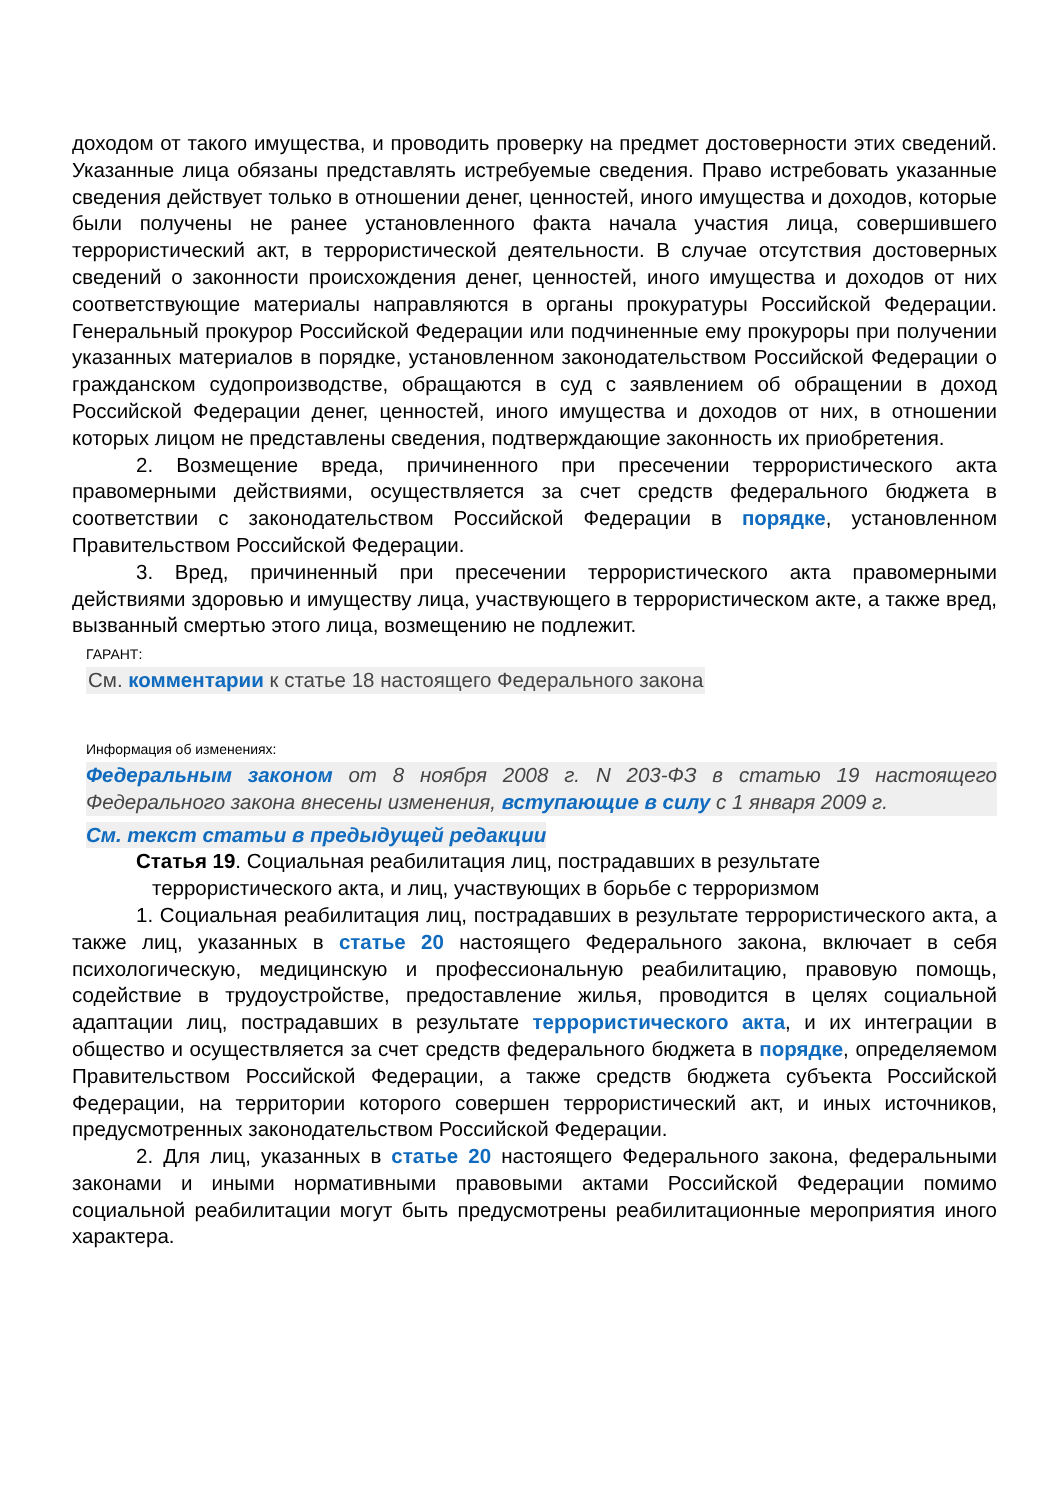доходом от такого имущества, и проводить проверку на предмет достоверности этих сведений. Указанные лица обязаны представлять истребуемые сведения. Право истребовать указанные сведения действует только в отношении денег, ценностей, иного имущества и доходов, которые были получены не ранее установленного факта начала участия лица, совершившего террористический акт, в террористической деятельности. В случае отсутствия достоверных сведений о законности происхождения денег, ценностей, иного имущества и доходов от них соответствующие материалы направляются в органы прокуратуры Российской Федерации. Генеральный прокурор Российской Федерации или подчиненные ему прокуроры при получении указанных материалов в порядке, установленном законодательством Российской Федерации о гражданском судопроизводстве, обращаются в суд с заявлением об обращении в доход Российской Федерации денег, ценностей, иного имущества и доходов от них, в отношении которых лицом не представлены сведения, подтверждающие законность их приобретения.
2. Возмещение вреда, причиненного при пресечении террористического акта правомерными действиями, осуществляется за счет средств федерального бюджета в соответствии с законодательством Российской Федерации в порядке, установленном Правительством Российской Федерации.
3. Вред, причиненный при пресечении террористического акта правомерными действиями здоровью и имуществу лица, участвующего в террористическом акте, а также вред, вызванный смертью этого лица, возмещению не подлежит.
ГАРАНТ:
См. комментарии к статье 18 настоящего Федерального закона
Информация об изменениях:
Федеральным законом от 8 ноября 2008 г. N 203-ФЗ в статью 19 настоящего Федерального закона внесены изменения, вступающие в силу с 1 января 2009 г.
См. текст статьи в предыдущей редакции
Статья 19. Социальная реабилитация лиц, пострадавших в результате
террористического акта, и лиц, участвующих в борьбе с терроризмом
1. Социальная реабилитация лиц, пострадавших в результате террористического акта, а также лиц, указанных в статье 20 настоящего Федерального закона, включает в себя психологическую, медицинскую и профессиональную реабилитацию, правовую помощь, содействие в трудоустройстве, предоставление жилья, проводится в целях социальной адаптации лиц, пострадавших в результате террористического акта, и их интеграции в общество и осуществляется за счет средств федерального бюджета в порядке, определяемом Правительством Российской Федерации, а также средств бюджета субъекта Российской Федерации, на территории которого совершен террористический акт, и иных источников, предусмотренных законодательством Российской Федерации.
2. Для лиц, указанных в статье 20 настоящего Федерального закона, федеральными законами и иными нормативными правовыми актами Российской Федерации помимо социальной реабилитации могут быть предусмотрены реабилитационные мероприятия иного характера.